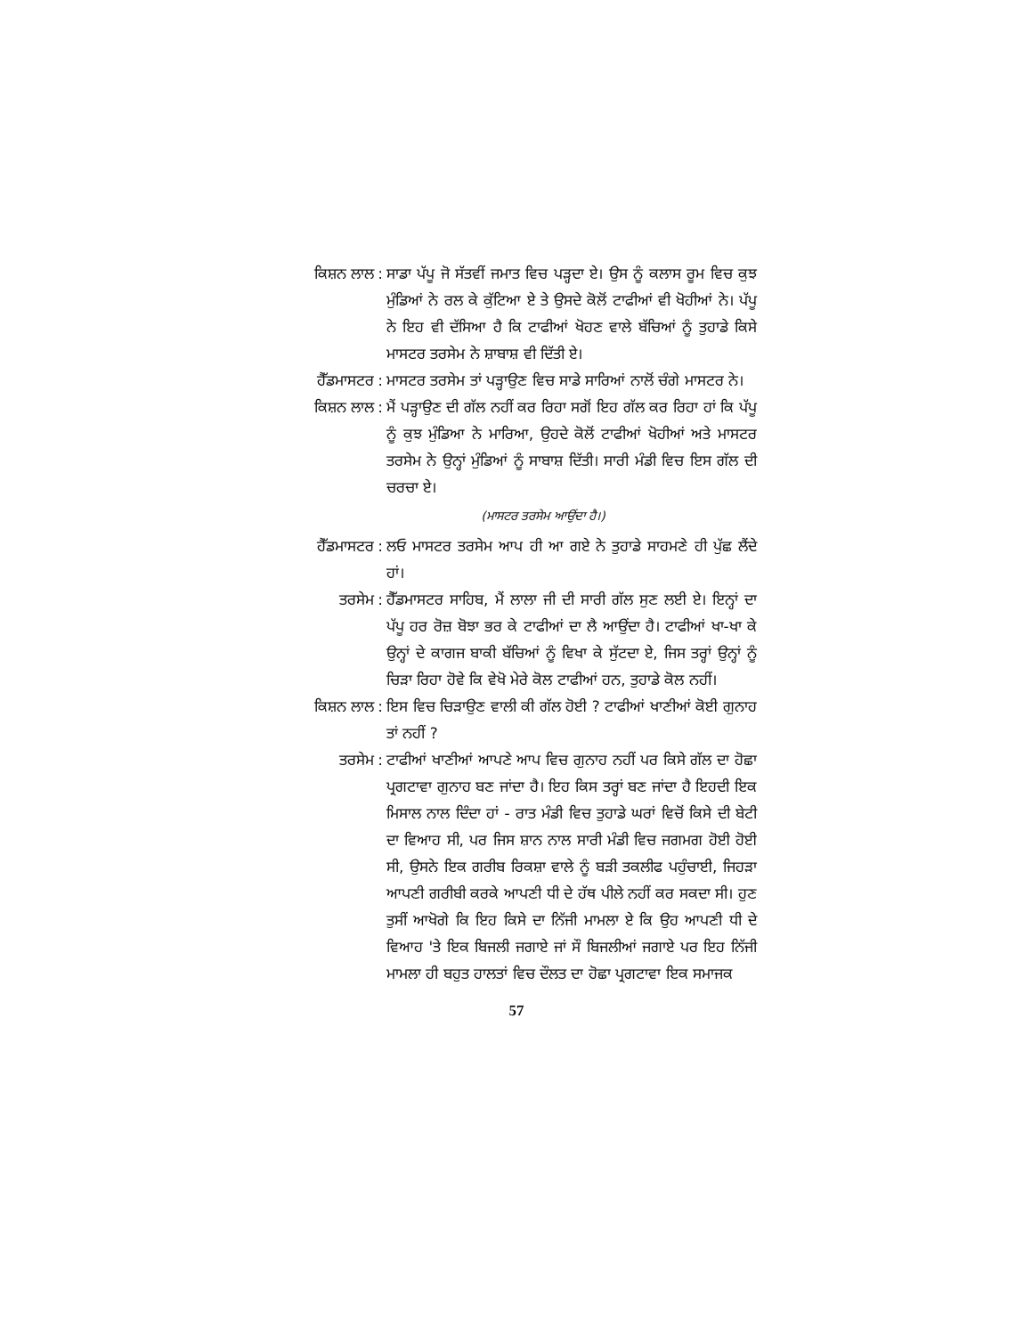ਕਿਸ਼ਨ ਲਾਲ : ਸਾਡਾ ਪੱਪੂ ਜੋ ਸੱਤਵੀਂ ਜਮਾਤ ਵਿਚ ਪੜ੍ਹਦਾ ਏ। ਉਸ ਨੂੰ ਕਲਾਸ ਰੂਮ ਵਿਚ ਕੁਝ ਮੁੰਡਿਆਂ ਨੇ ਰਲ ਕੇ ਕੁੱਟਿਆ ਏ ਤੇ ਉਸਦੇ ਕੋਲੋਂ ਟਾਫੀਆਂ ਵੀ ਖੋਹੀਆਂ ਨੇ। ਪੱਪੂ ਨੇ ਇਹ ਵੀ ਦੱਸਿਆ ਹੈ ਕਿ ਟਾਫੀਆਂ ਖੋਹਣ ਵਾਲੇ ਬੱਚਿਆਂ ਨੂੰ ਤੁਹਾਡੇ ਕਿਸੇ ਮਾਸਟਰ ਤਰਸੇਮ ਨੇ ਸ਼ਾਬਾਸ਼ ਵੀ ਦਿੱਤੀ ਏ।
ਹੈੱਡਮਾਸਟਰ : ਮਾਸਟਰ ਤਰਸੇਮ ਤਾਂ ਪੜ੍ਹਾਉਣ ਵਿਚ ਸਾਡੇ ਸਾਰਿਆਂ ਨਾਲੋਂ ਚੰਗੇ ਮਾਸਟਰ ਨੇ।
ਕਿਸ਼ਨ ਲਾਲ : ਮੈਂ ਪੜ੍ਹਾਉਣ ਦੀ ਗੱਲ ਨਹੀਂ ਕਰ ਰਿਹਾ ਸਗੋਂ ਇਹ ਗੱਲ ਕਰ ਰਿਹਾ ਹਾਂ ਕਿ ਪੱਪੂ ਨੂੰ ਕੁਝ ਮੁੰਡਿਆ ਨੇ ਮਾਰਿਆ, ਉਹਦੇ ਕੋਲੋਂ ਟਾਫੀਆਂ ਖੋਹੀਆਂ ਅਤੇ ਮਾਸਟਰ ਤਰਸੇਮ ਨੇ ਉਨ੍ਹਾਂ ਮੁੰਡਿਆਂ ਨੂੰ ਸਾਬਾਸ਼ ਦਿੱਤੀ। ਸਾਰੀ ਮੰਡੀ ਵਿਚ ਇਸ ਗੱਲ ਦੀ ਚਰਚਾ ਏ।
(ਮਾਸਟਰ ਤਰਸੇਮ ਆਉਂਦਾ ਹੈ।)
ਹੈੱਡਮਾਸਟਰ : ਲਓ ਮਾਸਟਰ ਤਰਸੇਮ ਆਪ ਹੀ ਆ ਗਏ ਨੇ ਤੁਹਾਡੇ ਸਾਹਮਣੇ ਹੀ ਪੁੱਛ ਲੈਂਦੇ ਹਾਂ।
ਤਰਸੇਮ : ਹੈੱਡਮਾਸਟਰ ਸਾਹਿਬ, ਮੈਂ ਲਾਲਾ ਜੀ ਦੀ ਸਾਰੀ ਗੱਲ ਸੁਣ ਲਈ ਏ। ਇਨ੍ਹਾਂ ਦਾ ਪੱਪੂ ਹਰ ਰੋਜ਼ ਬੋਝਾ ਭਰ ਕੇ ਟਾਫੀਆਂ ਦਾ ਲੈ ਆਉਂਦਾ ਹੈ। ਟਾਫੀਆਂ ਖਾ-ਖਾ ਕੇ ਉਨ੍ਹਾਂ ਦੇ ਕਾਗਜ ਬਾਕੀ ਬੱਚਿਆਂ ਨੂੰ ਵਿਖਾ ਕੇ ਸੁੱਟਦਾ ਏ, ਜਿਸ ਤਰ੍ਹਾਂ ਉਨ੍ਹਾਂ ਨੂੰ ਚਿੜਾ ਰਿਹਾ ਹੋਵੇ ਕਿ ਵੇਖੋ ਮੇਰੇ ਕੋਲ ਟਾਫੀਆਂ ਹਨ, ਤੁਹਾਡੇ ਕੋਲ ਨਹੀਂ।
ਕਿਸ਼ਨ ਲਾਲ : ਇਸ ਵਿਚ ਚਿੜਾਉਣ ਵਾਲੀ ਕੀ ਗੱਲ ਹੋਈ ? ਟਾਫੀਆਂ ਖਾਣੀਆਂ ਕੋਈ ਗੁਨਾਹ ਤਾਂ ਨਹੀਂ ?
ਤਰਸੇਮ : ਟਾਫੀਆਂ ਖਾਣੀਆਂ ਆਪਣੇ ਆਪ ਵਿਚ ਗੁਨਾਹ ਨਹੀਂ ਪਰ ਕਿਸੇ ਗੱਲ ਦਾ ਹੋਛਾ ਪ੍ਰਗਟਾਵਾ ਗੁਨਾਹ ਬਣ ਜਾਂਦਾ ਹੈ। ਇਹ ਕਿਸ ਤਰ੍ਹਾਂ ਬਣ ਜਾਂਦਾ ਹੈ ਇਹਦੀ ਇਕ ਮਿਸਾਲ ਨਾਲ ਦਿੰਦਾ ਹਾਂ - ਰਾਤ ਮੰਡੀ ਵਿਚ ਤੁਹਾਡੇ ਘਰਾਂ ਵਿਚੋਂ ਕਿਸੇ ਦੀ ਬੇਟੀ ਦਾ ਵਿਆਹ ਸੀ, ਪਰ ਜਿਸ ਸ਼ਾਨ ਨਾਲ ਸਾਰੀ ਮੰਡੀ ਵਿਚ ਜਗਮਗ ਹੋਈ ਹੋਈ ਸੀ, ਉਸਨੇ ਇਕ ਗਰੀਬ ਰਿਕਸ਼ਾ ਵਾਲੇ ਨੂੰ ਬੜੀ ਤਕਲੀਫ ਪਹੁੰਚਾਈ, ਜਿਹੜਾ ਆਪਣੀ ਗਰੀਬੀ ਕਰਕੇ ਆਪਣੀ ਧੀ ਦੇ ਹੱਥ ਪੀਲੇ ਨਹੀਂ ਕਰ ਸਕਦਾ ਸੀ। ਹੁਣ ਤੁਸੀਂ ਆਖੋਗੇ ਕਿ ਇਹ ਕਿਸੇ ਦਾ ਨਿੱਜੀ ਮਾਮਲਾ ਏ ਕਿ ਉਹ ਆਪਣੀ ਧੀ ਦੇ ਵਿਆਹ 'ਤੇ ਇਕ ਬਿਜਲੀ ਜਗਾਏ ਜਾਂ ਸੌ ਬਿਜਲੀਆਂ ਜਗਾਏ ਪਰ ਇਹ ਨਿੱਜੀ ਮਾਮਲਾ ਹੀ ਬਹੁਤ ਹਾਲਤਾਂ ਵਿਚ ਦੌਲਤ ਦਾ ਹੋਛਾ ਪ੍ਰਗਟਾਵਾ ਇਕ ਸਮਾਜਕ
57